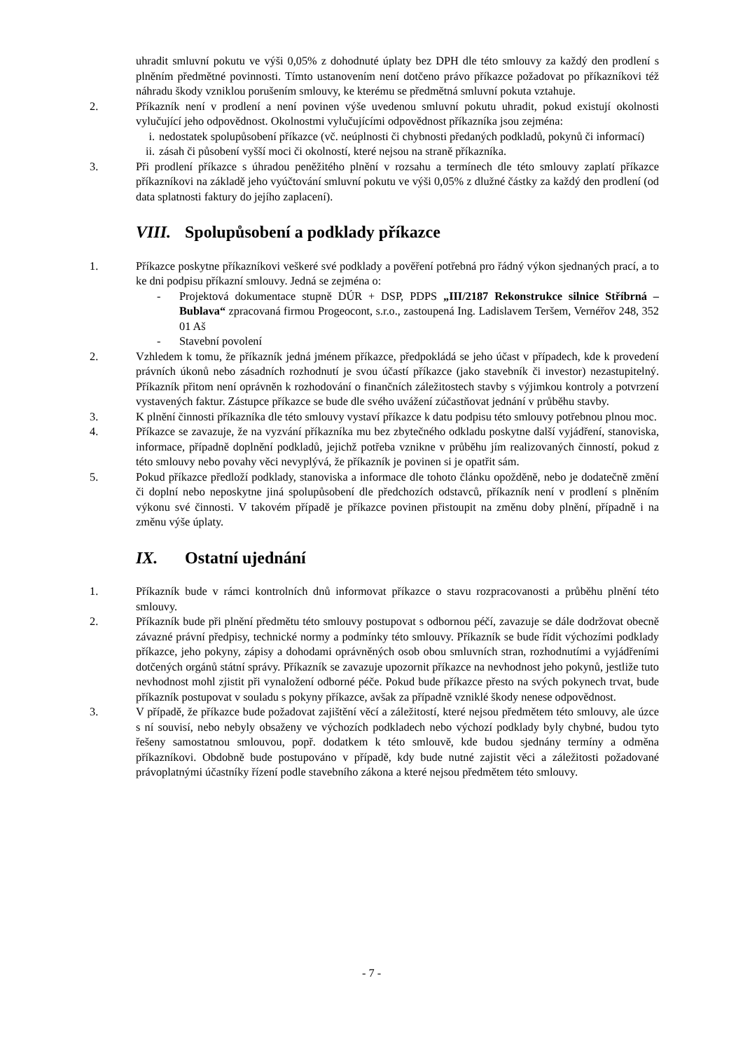uhradit smluvní pokutu ve výši 0,05% z dohodnuté úplaty bez DPH dle této smlouvy za každý den prodlení s plněním předmětné povinnosti. Tímto ustanovením není dotčeno právo příkazce požadovat po příkazníkovi též náhradu škody vzniklou porušením smlouvy, ke kterému se předmětná smluvní pokuta vztahuje.
2. Příkazník není v prodlení a není povinen výše uvedenou smluvní pokutu uhradit, pokud existují okolnosti vylučující jeho odpovědnost. Okolnostmi vylučujícími odpovědnost příkazníka jsou zejména:
i. nedostatek spolupůsobení příkazce (vč. neúplnosti či chybnosti předaných podkladů, pokynů či informací)
ii. zásah či působení vyšší moci či okolností, které nejsou na straně příkazníka.
3. Při prodlení příkazce s úhradou peněžitého plnění v rozsahu a termínech dle této smlouvy zaplatí příkazce příkazníkovi na základě jeho vyúčtování smluvní pokutu ve výši 0,05% z dlužné částky za každý den prodlení (od data splatnosti faktury do jejího zaplacení).
VIII. Spolupůsobení a podklady příkazce
1. Příkazce poskytne příkazníkovi veškeré své podklady a pověření potřebná pro řádný výkon sjednaných prací, a to ke dni podpisu příkazní smlouvy. Jedná se zejména o:
- Projektová dokumentace stupně DÚR + DSP, PDPS „III/2187 Rekonstrukce silnice Stříbrná – Bublava“ zpracovaná firmou Progeocont, s.r.o., zastoupená Ing. Ladislavem Teršem, Vernéřov 248, 352 01 Aš
- Stavební povolení
2. Vzhledem k tomu, že příkazník jedná jménem příkazce, předpokládá se jeho účast v případech, kde k provedení právních úkonů nebo zásadních rozhodnutí je svou účastí příkazce (jako stavebník či investor) nezastupitelný. Příkazník přitom není oprávněn k rozhodování o finančních záležitostech stavby s výjimkou kontroly a potvrzení vystavených faktur. Zástupce příkazce se bude dle svého uvážení zúčastňovat jednání v průběhu stavby.
3. K plnění činnosti příkazníka dle této smlouvy vystaví příkazce k datu podpisu této smlouvy potřebnou plnou moc.
4. Příkazce se zavazuje, že na vyzvání příkazníka mu bez zbytečného odkladu poskytne další vyjádření, stanoviska, informace, případně doplnění podkladů, jejichž potřeba vznikne v průběhu jím realizovaných činností, pokud z této smlouvy nebo povahy věci nevyplývá, že příkazník je povinen si je opatřit sám.
5. Pokud příkazce předloží podklady, stanoviska a informace dle tohoto článku opožděně, nebo je dodatečně změní či doplní nebo neposkytne jiná spolupůsobení dle předchozích odstavců, příkazník není v prodlení s plněním výkonu své činnosti. V takovém případě je příkazce povinen přistoupit na změnu doby plnění, případně i na změnu výše úplaty.
IX. Ostatní ujednání
1. Příkazník bude v rámci kontrolních dnů informovat příkazce o stavu rozpracovanosti a průběhu plnění této smlouvy.
2. Příkazník bude při plnění předmětu této smlouvy postupovat s odbornou péčí, zavazuje se dále dodržovat obecně závazné právní předpisy, technické normy a podmínky této smlouvy. Příkazník se bude řídit výchozími podklady příkazce, jeho pokyny, zápisy a dohodami oprávněných osob obou smluvních stran, rozhodnutími a vyjádřeními dotčených orgánů státní správy. Příkazník se zavazuje upozornit příkazce na nevhodnost jeho pokynů, jestliže tuto nevhodnost mohl zjistit při vynaložení odborné péče. Pokud bude příkazce přesto na svých pokynech trvat, bude příkazník postupovat v souladu s pokyny příkazce, avšak za případně vzniklé škody nenese odpovědnost.
3. V případě, že příkazce bude požadovat zajištění věcí a záležitostí, které nejsou předmětem této smlouvy, ale úzce s ní souvisí, nebo nebyly obsaženy ve výchozích podkladech nebo výchozí podklady byly chybné, budou tyto řešeny samostatnou smlouvou, popř. dodatkem k této smlouvě, kde budou sjednány termíny a odměna příkazníkovi. Obdobně bude postupováno v případě, kdy bude nutné zajistit věci a záležitosti požadované právoplatnými účastníky řízení podle stavebního zákona a které nejsou předmětem této smlouvy.
- 7 -